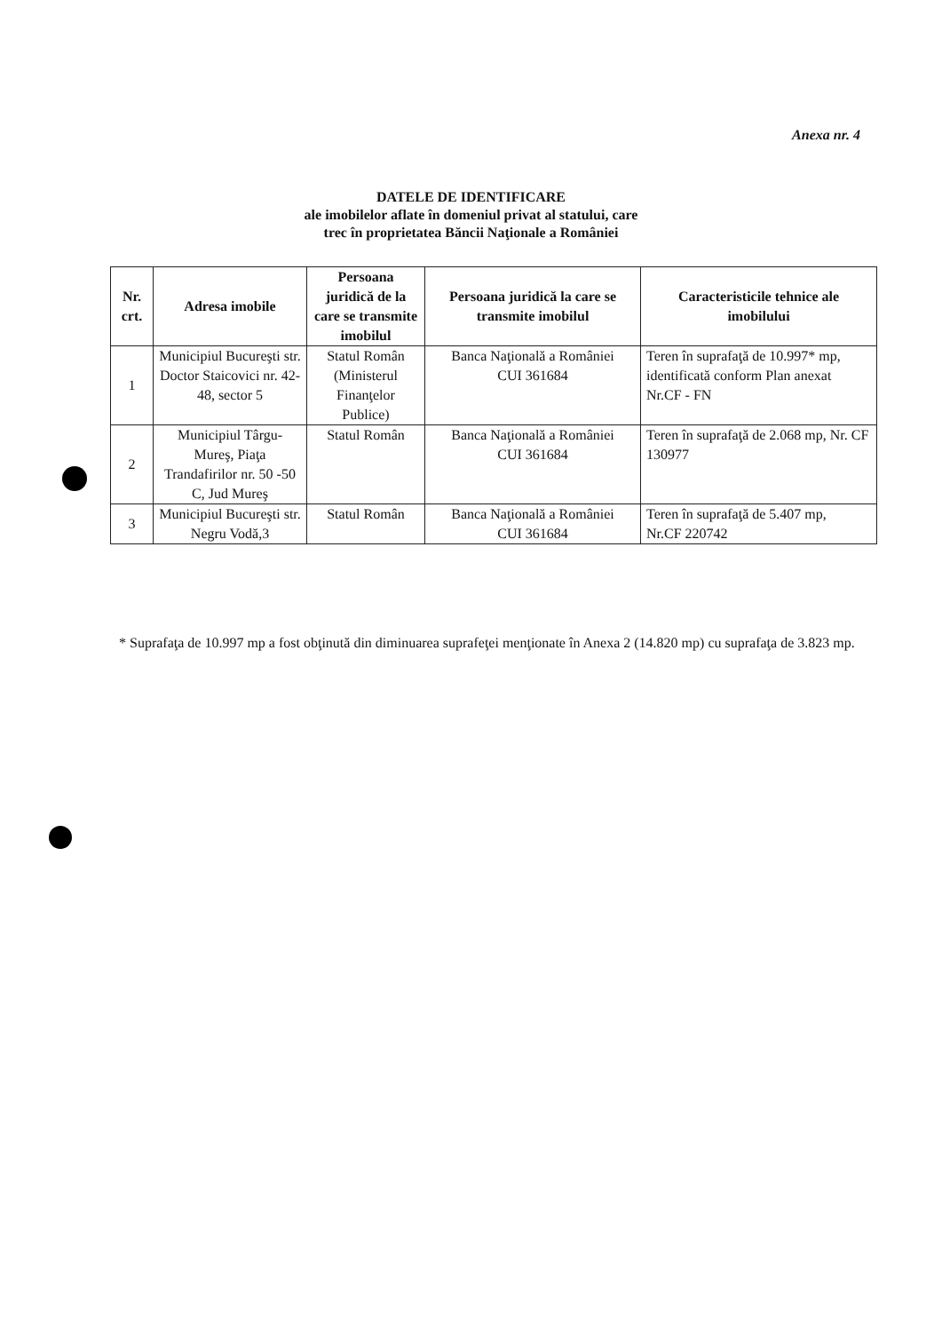Anexa nr. 4
DATELE DE IDENTIFICARE
ale imobilelor aflate în domeniul privat al statului, care
trec în proprietatea Băncii Naţionale a României
| Nr. crt. | Adresa imobile | Persoana juridică de la care se transmite imobilul | Persoana juridică la care se transmite imobilul | Caracteristicile tehnice ale imobilului |
| --- | --- | --- | --- | --- |
| 1 | Municipiul Bucureşti str. Doctor Staicovici nr. 42-48, sector 5 | Statul Român (Ministerul Finanţelor Publice) | Banca Naţională a României CUI 361684 | Teren în suprafaţă de 10.997* mp, identificată conform Plan anexat Nr.CF - FN |
| 2 | Municipiul Târgu-Mureş, Piaţa Trandafirilor nr. 50 -50 C, Jud Mureş | Statul Român | Banca Naţională a României CUI 361684 | Teren în suprafaţă de 2.068 mp, Nr. CF 130977 |
| 3 | Municipiul Bucureşti str. Negru Vodă,3 | Statul Român | Banca Naţională a României CUI 361684 | Teren în suprafaţă de 5.407 mp, Nr.CF 220742 |
* Suprafaţa de 10.997 mp a fost obţinută din diminuarea suprafeţei menţionate în Anexa 2 (14.820 mp) cu suprafaţa de 3.823 mp.